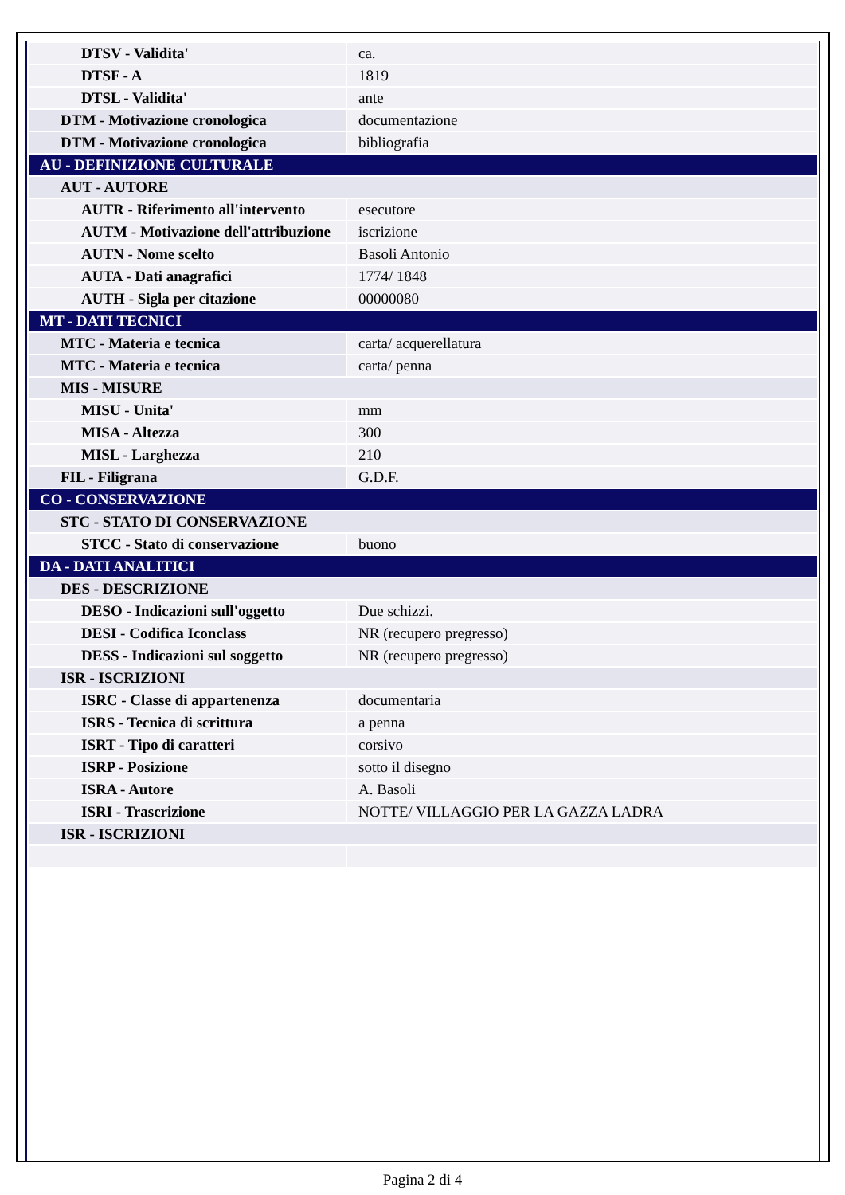| DTSV - Validita' | ca. |
| DTSF - A | 1819 |
| DTSL - Validita' | ante |
| DTM - Motivazione cronologica | documentazione |
| DTM - Motivazione cronologica | bibliografia |
| AU - DEFINIZIONE CULTURALE | |
| AUT - AUTORE | |
| AUTR - Riferimento all'intervento | esecutore |
| AUTM - Motivazione dell'attribuzione | iscrizione |
| AUTN - Nome scelto | Basoli Antonio |
| AUTA - Dati anagrafici | 1774/ 1848 |
| AUTH - Sigla per citazione | 00000080 |
| MT - DATI TECNICI | |
| MTC - Materia e tecnica | carta/ acquerellatura |
| MTC - Materia e tecnica | carta/ penna |
| MIS - MISURE | |
| MISU - Unita' | mm |
| MISA - Altezza | 300 |
| MISL - Larghezza | 210 |
| FIL - Filigrana | G.D.F. |
| CO - CONSERVAZIONE | |
| STC - STATO DI CONSERVAZIONE | |
| STCC - Stato di conservazione | buono |
| DA - DATI ANALITICI | |
| DES - DESCRIZIONE | |
| DESO - Indicazioni sull'oggetto | Due schizzi. |
| DESI - Codifica Iconclass | NR (recupero pregresso) |
| DESS - Indicazioni sul soggetto | NR (recupero pregresso) |
| ISR - ISCRIZIONI | |
| ISRC - Classe di appartenenza | documentaria |
| ISRS - Tecnica di scrittura | a penna |
| ISRT - Tipo di caratteri | corsivo |
| ISRP - Posizione | sotto il disegno |
| ISRA - Autore | A. Basoli |
| ISRI - Trascrizione | NOTTE/ VILLAGGIO PER LA GAZZA LADRA |
| ISR - ISCRIZIONI | |
Pagina 2 di 4